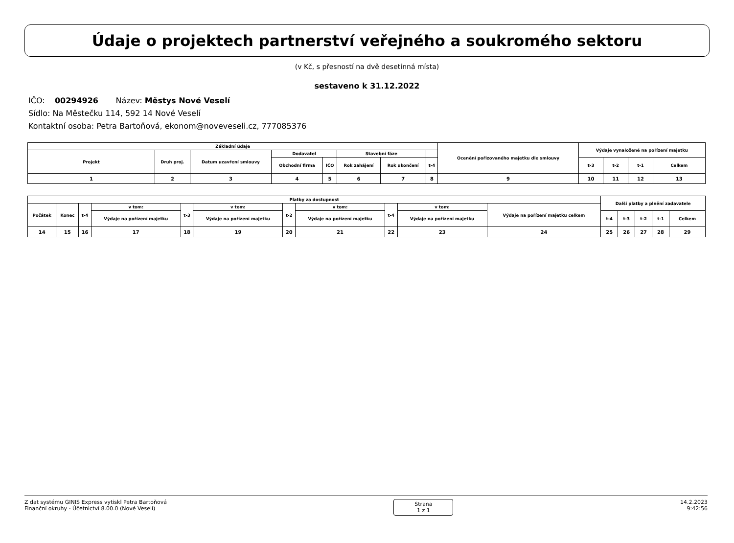Údaje o projektech partnerství veřejného a soukromého sektoru
(v Kč, s přesností na dvě desetinná místa)
sestaveno k 31.12.2022
IČO: 00294926 Název: Městys Nové Veselí
Sídlo: Na Městečku 114, 592 14 Nové Veselí
Kontaktní osoba: Petra Bartoňová, ekonom@noveveseli.cz, 777085376
| Základní údaje | | | | | | | | Ocenění pořizovaného majetku dle smlouvy | Výdaje vynaložené na pořízení majetku | | | |
| Projekt | Druh proj. | Datum uzavření smlouvy | Dodavatel | | Stavební fáze | | | | | | | |
| | | | Obchodní firma | IČO | Rok zahájení | Rok ukončení | t-4 | | t-3 | t-2 | t-1 | Celkem |
| 1 | 2 | 3 | 4 | 5 | 6 | 7 | 8 | 9 | 10 | 11 | 12 | 13 |
| Platby za dostupnost | | | | | | | | | | | Další platby a plnění zadavatele | | | | |
| Počátek | Konec | t-4 | v tom: | t-3 | v tom: | t-2 | v tom: | t-4 | v tom: | Výdaje na pořízení majetku celkem | | | | | |
| | | | Výdaje na pořízení majetku | | Výdaje na pořízení majetku | | Výdaje na pořízení majetku | | Výdaje na pořízení majetku | | t-4 | t-3 | t-2 | t-1 | Celkem |
| 14 | 15 | 16 | 17 | 18 | 19 | 20 | 21 | 22 | 23 | 24 | 25 | 26 | 27 | 28 | 29 |
Z dat systému GINIS Express vytiskl Petra Bartoňová
Finanční okruhy - Účetnictví 8.00.0 (Nové Veselí)
Strana
1 z 1
14.2.2023
9:42:56